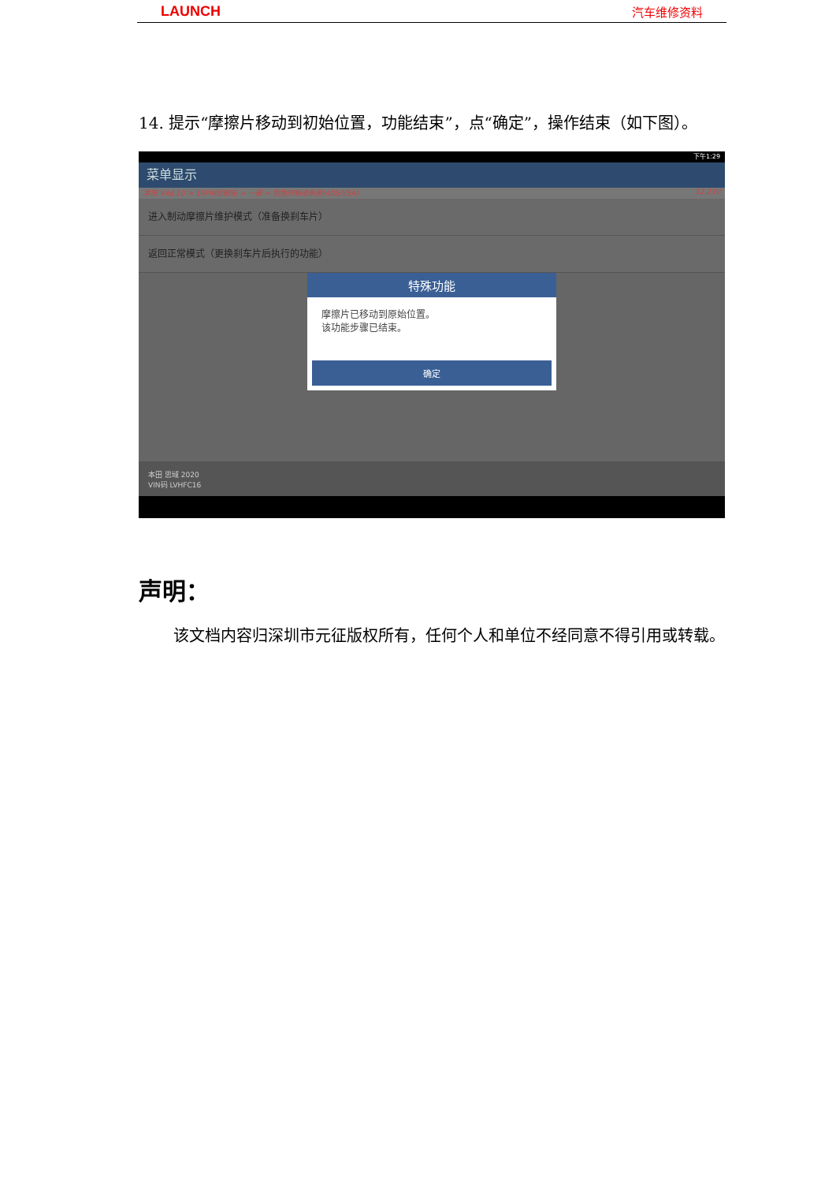LAUNCH 汽车维修资料
14. 提示“摩擦片移动到初始位置，功能结束”，点“确定”，操作结束（如下图）。
下午1:29
菜单显示
本田 V48.10 > 16PIN诊断座 > 一般 > 防抱死制动系统(ABS/VSA) 12.23V
进入制动摩擦片维护模式（准备换刹车片）
返回正常模式（更换刹车片后执行的功能）
特殊功能
摩擦片已移动到原始位置。
该功能步骤已结束。
确定
本田 思域 2020
VIN码 LVHFC16
声明：
该文档内容归深圳市元征版权所有，任何个人和单位不经同意不得引用或转载。